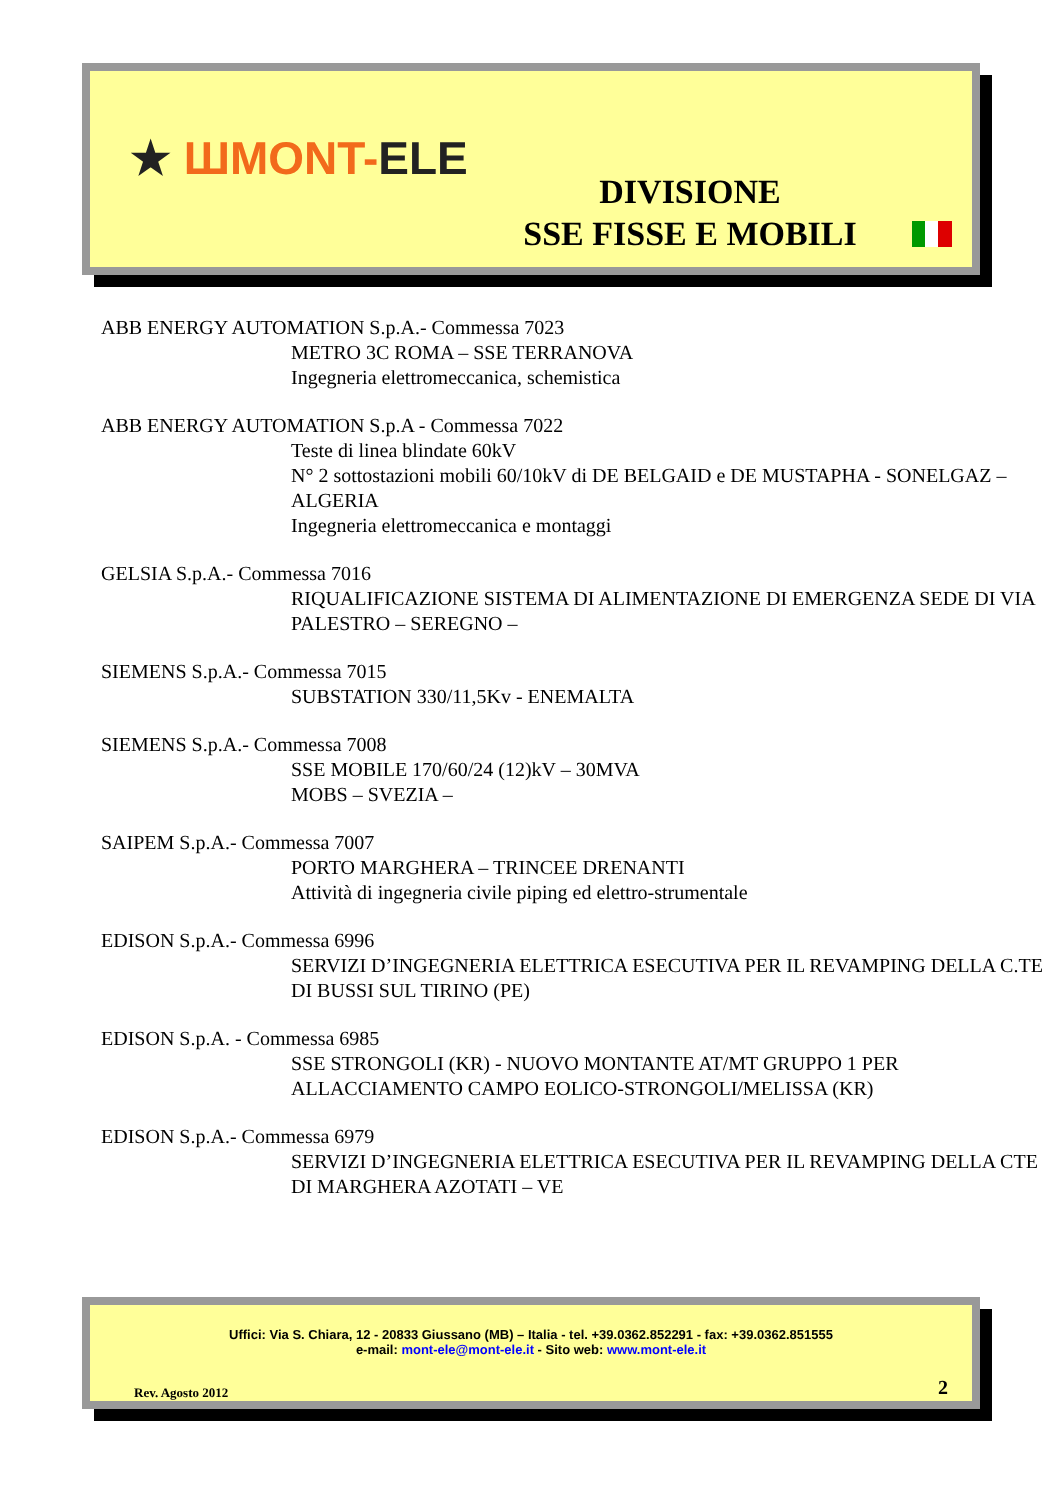★ ШMONT-ELE
DIVISIONE
SSE FISSE E MOBILI
ABB ENERGY AUTOMATION S.p.A.- Commessa 7023
METRO 3C ROMA – SSE TERRANOVA
Ingegneria elettromeccanica, schemistica
ABB ENERGY AUTOMATION S.p.A - Commessa 7022
Teste di linea blindate 60kV
N° 2 sottostazioni mobili 60/10kV di DE BELGAID e DE MUSTAPHA - SONELGAZ – ALGERIA
Ingegneria elettromeccanica e montaggi
GELSIA S.p.A.- Commessa 7016
RIQUALIFICAZIONE SISTEMA DI ALIMENTAZIONE DI EMERGENZA SEDE DI VIA PALESTRO – SEREGNO –
SIEMENS S.p.A.- Commessa 7015
SUBSTATION 330/11,5Kv - ENEMALTA
SIEMENS S.p.A.- Commessa 7008
SSE MOBILE 170/60/24 (12)kV – 30MVA
MOBS – SVEZIA –
SAIPEM S.p.A.- Commessa 7007
PORTO MARGHERA – TRINCEE DRENANTI
Attività di ingegneria civile piping ed elettro-strumentale
EDISON S.p.A.- Commessa 6996
SERVIZI D’INGEGNERIA ELETTRICA ESECUTIVA PER IL REVAMPING DELLA C.TE DI BUSSI SUL TIRINO (PE)
EDISON S.p.A. - Commessa 6985
SSE STRONGOLI (KR) - NUOVO MONTANTE AT/MT GRUPPO 1 PER ALLACCIAMENTO CAMPO EOLICO-STRONGOLI/MELISSA (KR)
EDISON S.p.A.- Commessa 6979
SERVIZI D’INGEGNERIA ELETTRICA ESECUTIVA PER IL REVAMPING DELLA CTE DI MARGHERA AZOTATI – VE
Uffici: Via S. Chiara, 12 - 20833 Giussano (MB) – Italia - tel. +39.0362.852291 - fax: +39.0362.851555
e-mail: mont-ele@mont-ele.it - Sito web: www.mont-ele.it
Rev. Agosto 2012 2